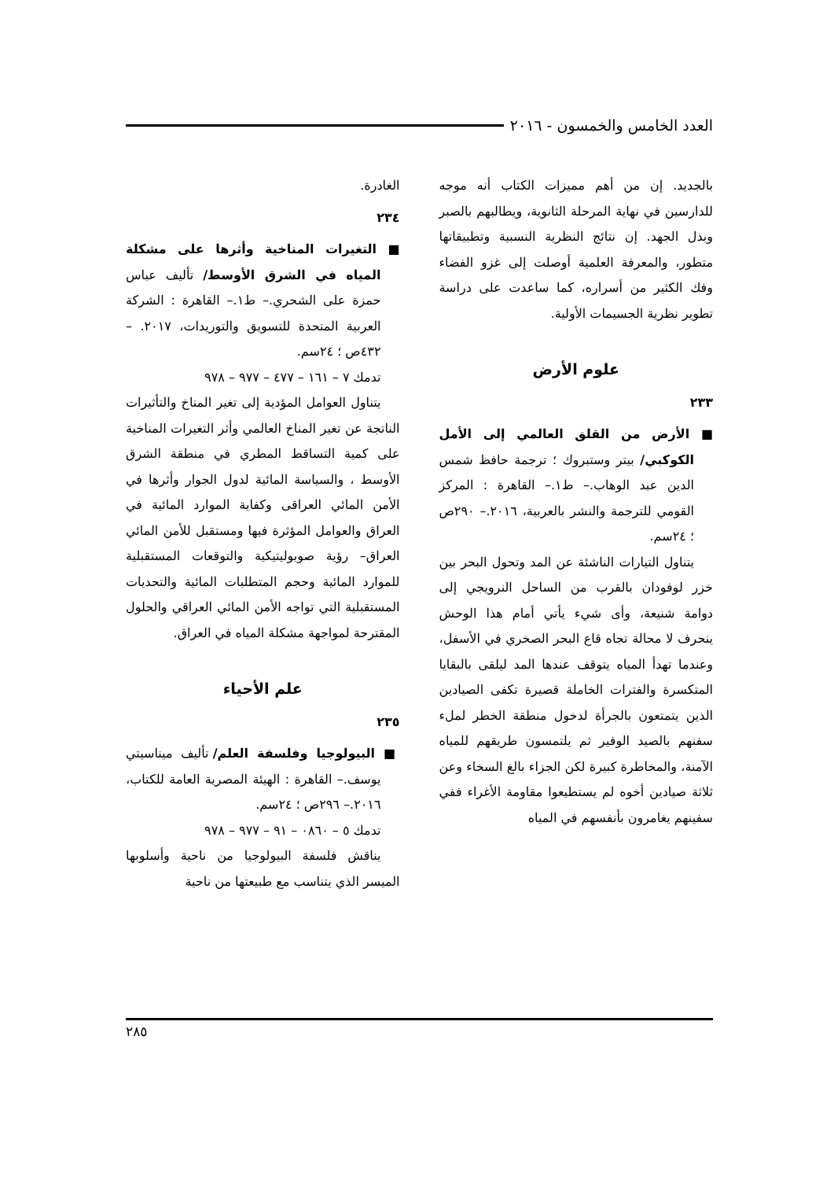العدد الخامس والخمسون - ٢٠١٦
بالجديد. إن من أهم مميزات الكتاب أنه موجه للدارسين في نهاية المرحلة الثانوية، ويطالبهم بالصبر وبذل الجهد. إن نتائج النظرية النسبية وتطبيقاتها متطور، والمعرفة العلمية أوصلت إلى غزو الفضاء وفك الكثير من أسراره، كما ساعدت على دراسة تطوير نظرية الجسيمات الأولية.
علوم الأرض
٢٣٣
■ الأرض من القلق العالمي إلى الأمل الكوكبي/ بيتر وستبروك ؛ ترجمة حافظ شمس الدين عبد الوهاب.– ط١.– القاهرة : المركز القومي للترجمة والنشر بالعربية، ٢٠١٦.– ٢٩٠ص ؛ ٢٤سم.
يتناول التيارات الناشئة عن المد وتحول البحر بين خزر لوفودان بالقرب من الساحل النرويجي إلى دوامة شنيعة، وأى شيء يأتي أمام هذا الوحش ينحرف لا محالة تجاه قاع البحر الصخري في الأسفل، وعندما تهدأ المياه يتوقف عندها المد ليلقى بالبقايا المتكسرة والفترات الخاملة قصيرة تكفى الصيادين الذين يتمتعون بالجرأة لدخول منطقة الخطر لملء سفنهم بالصيد الوفير ثم يلتمسون طريقهم للمياه الآمنة، والمخاطرة كبيرة لكن الجزاء بالغ السخاء وعن ثلاثة صيادين أخوه لم يستطيعوا مقاومة الأغراء ففي سفينهم يغامرون بأنفسهم في المياه
الغادرة.
٢٣٤
■ التغيرات المناخية وأثرها على مشكلة المياه في الشرق الأوسط/ تأليف عباس حمزة على الشحري.– ط١.– القاهرة : الشركة العربية المتحدة للتسويق والتوريدات، ٢٠١٧. – ٤٣٢ص ؛ ٢٤سم.
تدمك ٧ – ١٦١ – ٤٧٧ – ٩٧٧ – ٩٧٨
يتناول العوامل المؤدية إلى تغير المناخ والتأثيرات الناتجة عن تغير المناخ العالمي وأثر التغيرات المناخية على كمية التساقط المطري في منطقة الشرق الأوسط ، والسياسة المائية لدول الجوار وأثرها في الأمن المائي العراقى وكفاية الموارد المائية في العراق والعوامل المؤثرة فيها ومستقبل للأمن المائي العراق– رؤية صوبوليتيكية والتوقعات المستقبلية للموارد المائية وحجم المتطلبات المائية والتحديات المستقبلية التي تواجه الأمن المائي العراقي والحلول المقترحة لمواجهة مشكلة المياه في العراق.
علم الأحياء
٢٣٥
■ البيولوجيا وفلسفة العلم/ تأليف ميناسيتي يوسف.– القاهرة : الهيئة المصرية العامة للكتاب، ٢٠١٦.– ٢٩٦ص ؛ ٢٤سم.
تدمك ٥ – ٠٨٦٠ – ٩١ – ٩٧٧ – ٩٧٨
يناقش فلسفة البيولوجيا من ناحية وأسلوبها الميسر الذي يتناسب مع طبيعتها من ناحية
٢٨٥